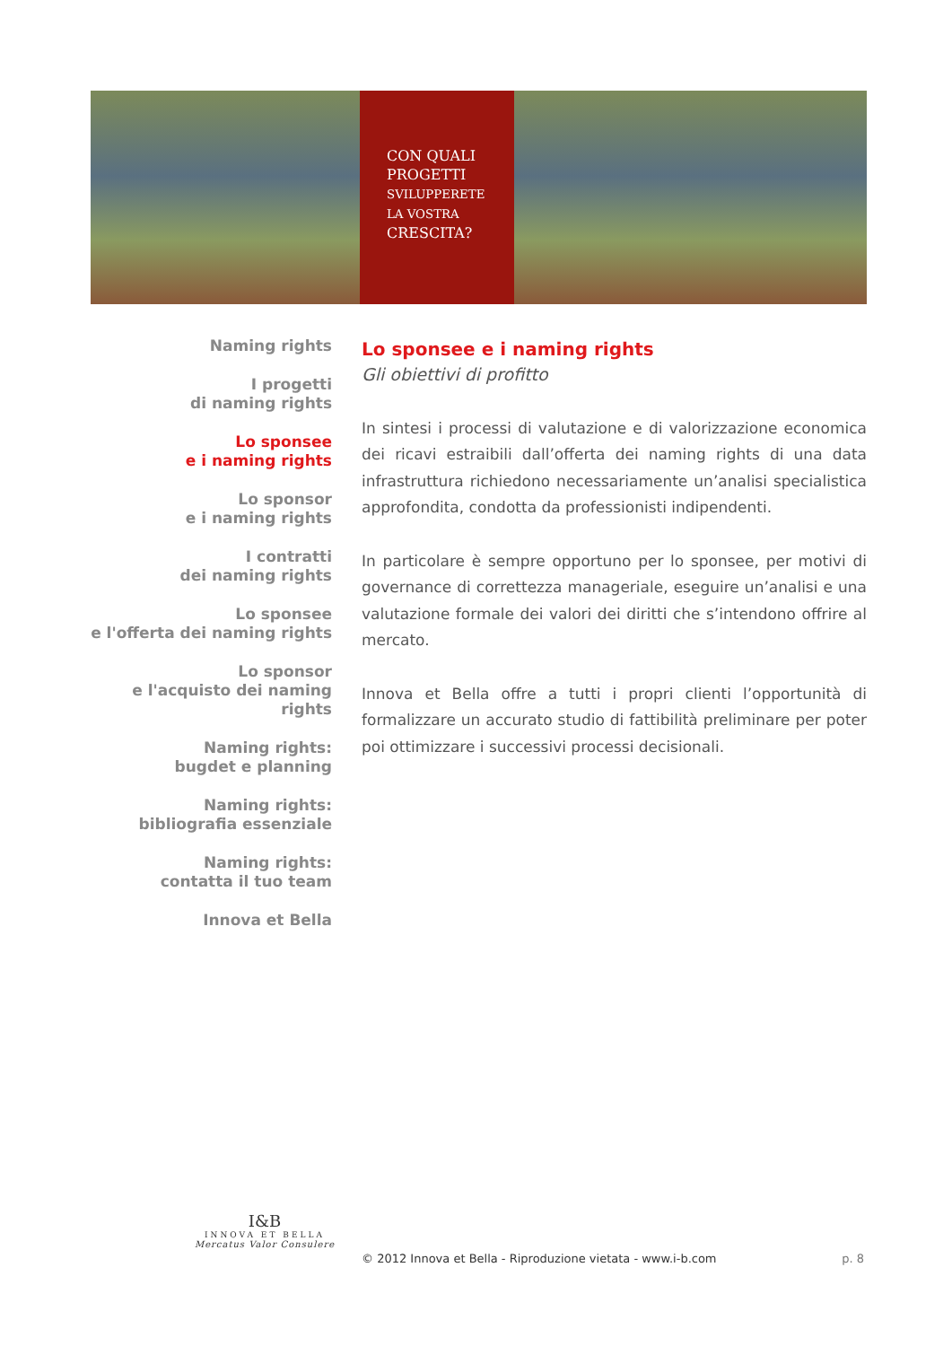CON QUALI
PROGETTI
SVILUPPERETE
LA VOSTRA
CRESCITA?
Naming rights
I progetti
di naming rights
Lo sponsee
e i naming rights
Lo sponsor
e i naming rights
I contratti
dei naming rights
Lo sponsee
e l'offerta dei naming rights
Lo sponsor
e l'acquisto dei naming rights
Naming rights:
bugdet e planning
Naming rights:
bibliografia essenziale
Naming rights:
contatta il tuo team
Innova et Bella
Lo sponsee e i naming rights
Gli obiettivi di profitto
In sintesi i processi di valutazione e di valorizzazione economica dei ricavi estraibili dall’offerta dei naming rights di una data infrastruttura richiedono necessariamente un’analisi specialistica approfondita, condotta da professionisti indipendenti.
In particolare è sempre opportuno per lo sponsee, per motivi di governance di correttezza manageriale, eseguire un’analisi e una valutazione formale dei valori dei diritti che s’intendono offrire al mercato.
Innova et Bella offre a tutti i propri clienti l’opportunità di formalizzare un accurato studio di fattibilità preliminare per poter poi ottimizzare i successivi processi decisionali.
I&B
INNOVA ET BELLA
Mercatus Valor Consulere
© 2012 Innova et Bella - Riproduzione vietata - www.i-b.com p. 8